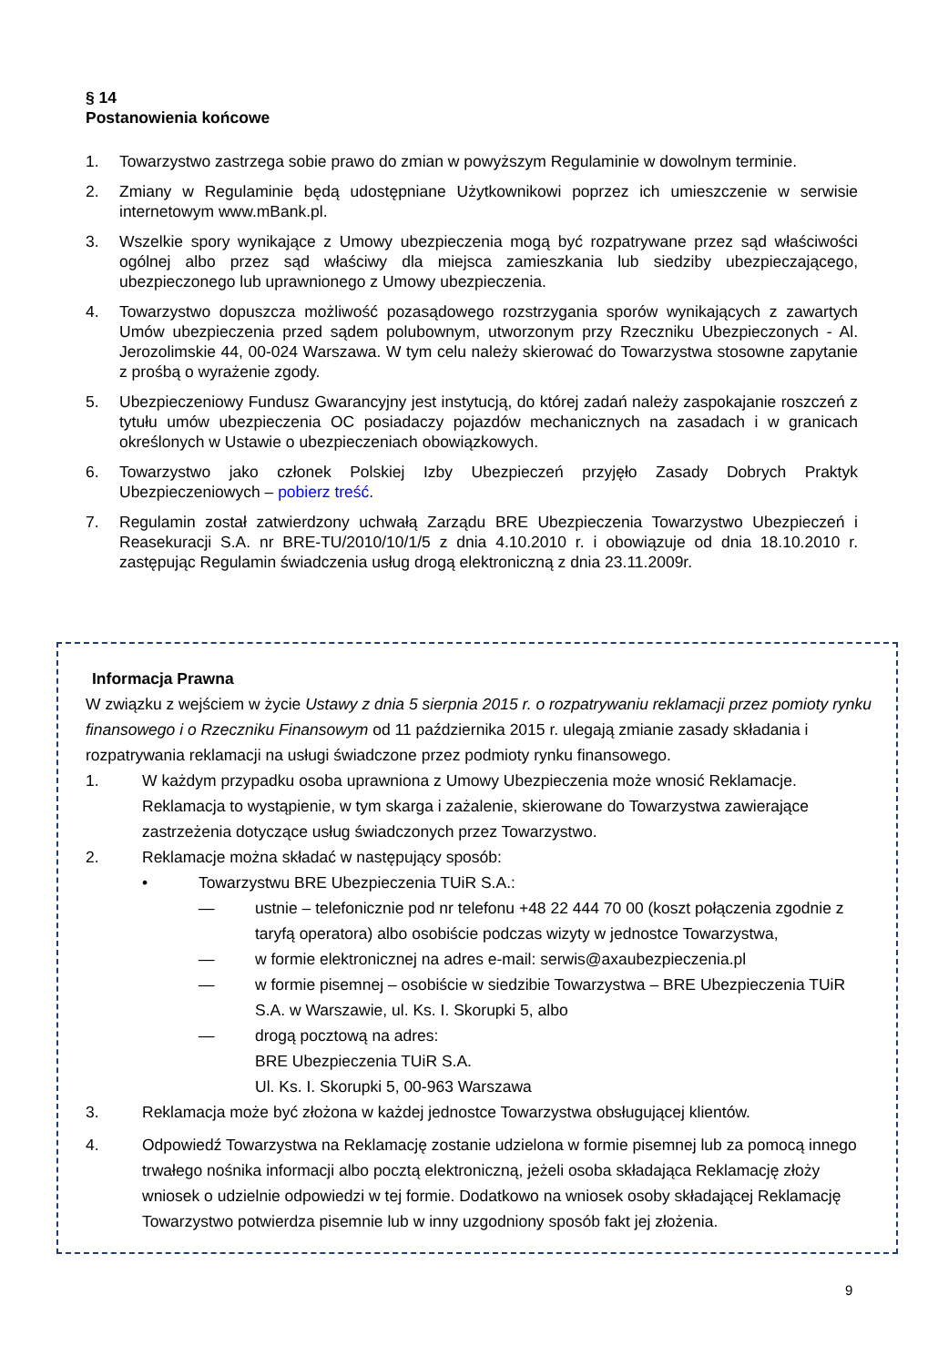§ 14
Postanowienia końcowe
1. Towarzystwo zastrzega sobie prawo do zmian w powyższym Regulaminie w dowolnym terminie.
2. Zmiany w Regulaminie będą udostępniane Użytkownikowi poprzez ich umieszczenie w serwisie internetowym www.mBank.pl.
3. Wszelkie spory wynikające z Umowy ubezpieczenia mogą być rozpatrywane przez sąd właściwości ogólnej albo przez sąd właściwy dla miejsca zamieszkania lub siedziby ubezpieczającego, ubezpieczonego lub uprawnionego z Umowy ubezpieczenia.
4. Towarzystwo dopuszcza możliwość pozasądowego rozstrzygania sporów wynikających z zawartych Umów ubezpieczenia przed sądem polubownym, utworzonym przy Rzeczniku Ubezpieczonych - Al. Jerozolimskie 44, 00-024 Warszawa. W tym celu należy skierować do Towarzystwa stosowne zapytanie z prośbą o wyrażenie zgody.
5. Ubezpieczeniowy Fundusz Gwarancyjny jest instytucją, do której zadań należy zaspokajanie roszczeń z tytułu umów ubezpieczenia OC posiadaczy pojazdów mechanicznych na zasadach i w granicach określonych w Ustawie o ubezpieczeniach obowiązkowych.
6. Towarzystwo jako członek Polskiej Izby Ubezpieczeń przyjęło Zasady Dobrych Praktyk Ubezpieczeniowych – pobierz treść.
7. Regulamin został zatwierdzony uchwałą Zarządu BRE Ubezpieczenia Towarzystwo Ubezpieczeń i Reasekuracji S.A. nr BRE-TU/2010/10/1/5 z dnia 4.10.2010 r. i obowiązuje od dnia 18.10.2010 r. zastępując Regulamin świadczenia usług drogą elektroniczną z dnia 23.11.2009r.
Informacja Prawna
W związku z wejściem w życie Ustawy z dnia 5 sierpnia 2015 r. o rozpatrywaniu reklamacji przez pomioty rynku finansowego i o Rzeczniku Finansowym od 11 października 2015 r. ulegają zmianie zasady składania i rozpatrywania reklamacji na usługi świadczone przez podmioty rynku finansowego.
1. W każdym przypadku osoba uprawniona z Umowy Ubezpieczenia może wnosić Reklamacje. Reklamacja to wystąpienie, w tym skarga i zażalenie, skierowane do Towarzystwa zawierające zastrzeżenia dotyczące usług świadczonych przez Towarzystwo.
2. Reklamacje można składać w następujący sposób:
• Towarzystwu BRE Ubezpieczenia TUiR S.A.:
— ustnie – telefonicznie pod nr telefonu +48 22 444 70 00 (koszt połączenia zgodnie z taryfą operatora) albo osobiście podczas wizyty w jednostce Towarzystwa,
— w formie elektronicznej na adres e-mail: serwis@axaubezpieczenia.pl
— w formie pisemnej – osobiście w siedzibie Towarzystwa – BRE Ubezpieczenia TUiR S.A. w Warszawie, ul. Ks. I. Skorupki 5, albo
— drogą pocztową na adres:
BRE Ubezpieczenia TUiR S.A.
Ul. Ks. I. Skorupki 5, 00-963 Warszawa
3. Reklamacja może być złożona w każdej jednostce Towarzystwa obsługującej klientów.
4. Odpowiedź Towarzystwa na Reklamację zostanie udzielona w formie pisemnej lub za pomocą innego trwałego nośnika informacji albo pocztą elektroniczną, jeżeli osoba składająca Reklamację złoży wniosek o udzielnie odpowiedzi w tej formie. Dodatkowo na wniosek osoby składającej Reklamację Towarzystwo potwierdza pisemnie lub w inny uzgodniony sposób fakt jej złożenia.
9